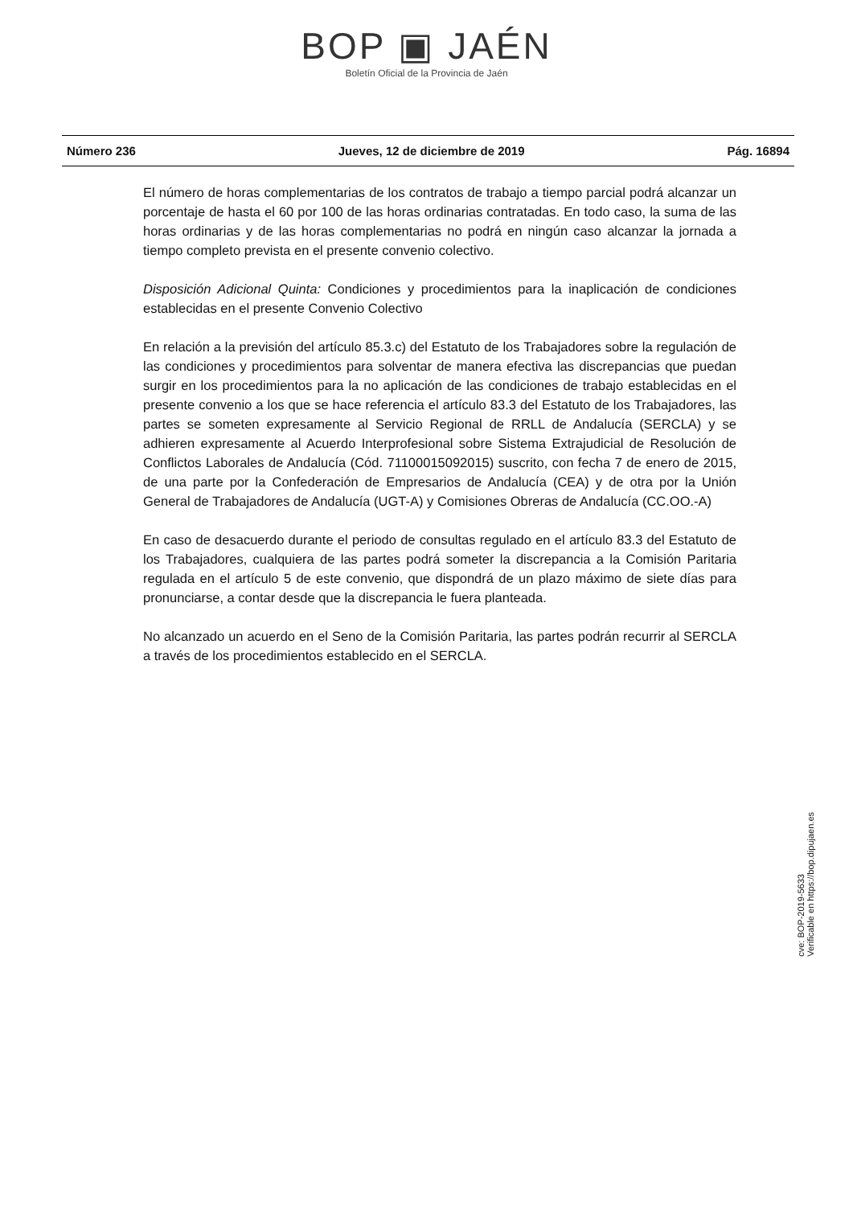BOP ▣ JAÉN
Boletín Oficial de la Provincia de Jaén
Número 236 Jueves, 12 de diciembre de 2019 Pág. 16894
El número de horas complementarias de los contratos de trabajo a tiempo parcial podrá alcanzar un porcentaje de hasta el 60 por 100 de las horas ordinarias contratadas. En todo caso, la suma de las horas ordinarias y de las horas complementarias no podrá en ningún caso alcanzar la jornada a tiempo completo prevista en el presente convenio colectivo.
Disposición Adicional Quinta: Condiciones y procedimientos para la inaplicación de condiciones establecidas en el presente Convenio Colectivo
En relación a la previsión del artículo 85.3.c) del Estatuto de los Trabajadores sobre la regulación de las condiciones y procedimientos para solventar de manera efectiva las discrepancias que puedan surgir en los procedimientos para la no aplicación de las condiciones de trabajo establecidas en el presente convenio a los que se hace referencia el artículo 83.3 del Estatuto de los Trabajadores, las partes se someten expresamente al Servicio Regional de RRLL de Andalucía (SERCLA) y se adhieren expresamente al Acuerdo Interprofesional sobre Sistema Extrajudicial de Resolución de Conflictos Laborales de Andalucía (Cód. 71100015092015) suscrito, con fecha 7 de enero de 2015, de una parte por la Confederación de Empresarios de Andalucía (CEA) y de otra por la Unión General de Trabajadores de Andalucía (UGT-A) y Comisiones Obreras de Andalucía (CC.OO.-A)
En caso de desacuerdo durante el periodo de consultas regulado en el artículo 83.3 del Estatuto de los Trabajadores, cualquiera de las partes podrá someter la discrepancia a la Comisión Paritaria regulada en el artículo 5 de este convenio, que dispondrá de un plazo máximo de siete días para pronunciarse, a contar desde que la discrepancia le fuera planteada.
No alcanzado un acuerdo en el Seno de la Comisión Paritaria, las partes podrán recurrir al SERCLA a través de los procedimientos establecido en el SERCLA.
cve: BOP-2019-5633
Verificable en https://bop.dipujaen.es